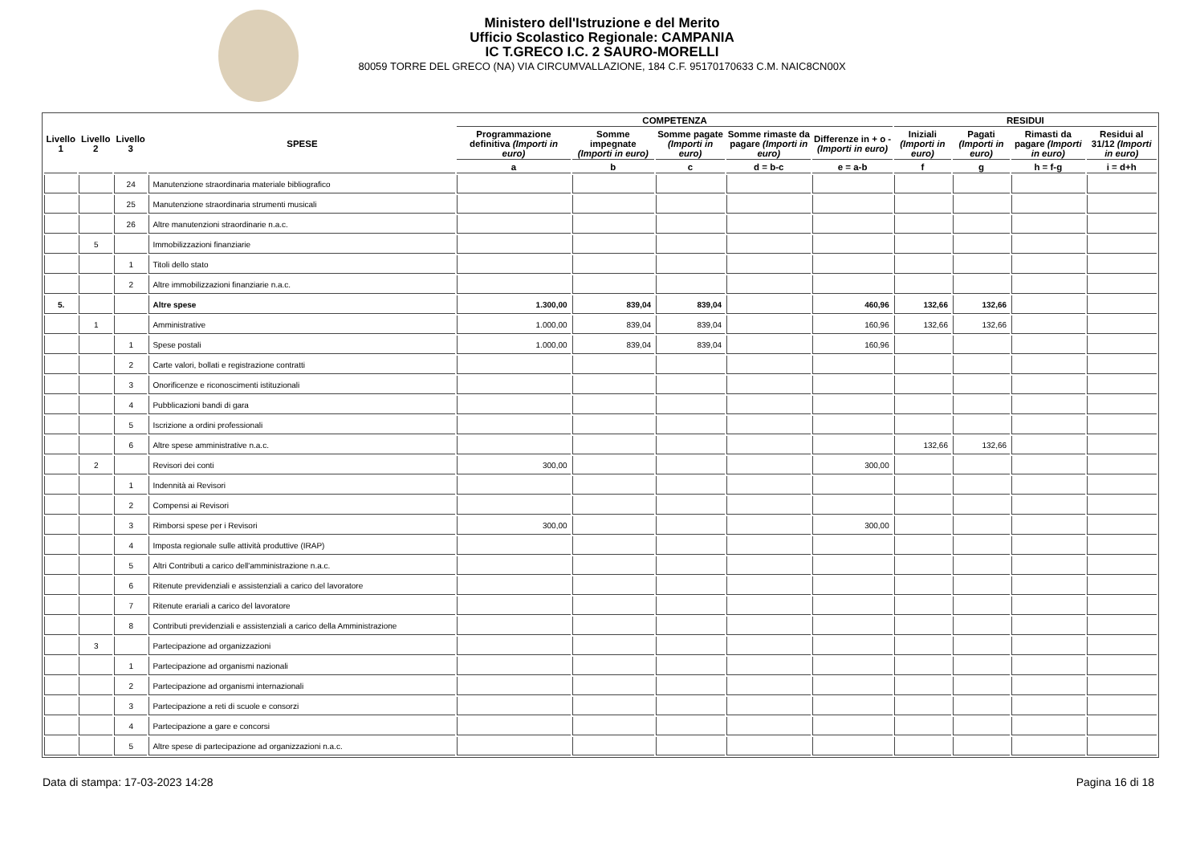Ministero dell'Istruzione e del Merito
Ufficio Scolastico Regionale: CAMPANIA
IC T.GRECO I.C. 2 SAURO-MORELLI
80059 TORRE DEL GRECO (NA) VIA CIRCUMVALLAZIONE, 184 C.F. 95170170633 C.M. NAIC8CN00X
| Livello 1 | Livello 2 | Livello 3 | SPESE | COMPETENZA | | | | | RESIDUI | | | |
| --- | --- | --- | --- | --- | --- | --- | --- | --- | --- | --- | --- | --- |
| | | | | Programmazione definitiva (Importi in euro) | Somme impegnate (Importi in euro) | Somme pagate (Importi in euro) | Somme rimaste da pagare (Importi in euro) | Differenze in + o - (Importi in euro) | Iniziali (Importi in euro) | Pagati (Importi in euro) | Rimasti da pagare (Importi in euro) | Residui al 31/12 (Importi in euro) |
| | | | | a | b | c | d = b-c | e = a-b | f | g | h = f-g | i = d+h |
| | | 24 | Manutenzione straordinaria materiale bibliografico | | | | | | | | | |
| | | 25 | Manutenzione straordinaria strumenti musicali | | | | | | | | | |
| | | 26 | Altre manutenzioni straordinarie n.a.c. | | | | | | | | | |
| | 5 | | Immobilizzazioni finanziarie | | | | | | | | | |
| | | 1 | Titoli dello stato | | | | | | | | | |
| | | 2 | Altre immobilizzazioni finanziarie n.a.c. | | | | | | | | | |
| 5. | | | Altre spese | 1.300,00 | 839,04 | 839,04 | | 460,96 | 132,66 | 132,66 | | |
| | 1 | | Amministrative | 1.000,00 | 839,04 | 839,04 | | 160,96 | 132,66 | 132,66 | | |
| | | 1 | Spese postali | 1.000,00 | 839,04 | 839,04 | | 160,96 | | | | |
| | | 2 | Carte valori, bollati e registrazione contratti | | | | | | | | | |
| | | 3 | Onorificenze e riconoscimenti istituzionali | | | | | | | | | |
| | | 4 | Pubblicazioni bandi di gara | | | | | | | | | |
| | | 5 | Iscrizione a ordini professionali | | | | | | | | | |
| | | 6 | Altre spese amministrative n.a.c. | | | | | | 132,66 | 132,66 | | |
| | 2 | | Revisori dei conti | 300,00 | | | | 300,00 | | | | |
| | | 1 | Indennità ai Revisori | | | | | | | | | |
| | | 2 | Compensi ai Revisori | | | | | | | | | |
| | | 3 | Rimborsi spese per i Revisori | 300,00 | | | | 300,00 | | | | |
| | | 4 | Imposta regionale sulle attività produttive (IRAP) | | | | | | | | | |
| | | 5 | Altri Contributi a carico dell'amministrazione n.a.c. | | | | | | | | | |
| | | 6 | Ritenute previdenziali e assistenziali a carico del lavoratore | | | | | | | | | |
| | | 7 | Ritenute erariali a carico del lavoratore | | | | | | | | | |
| | | 8 | Contributi previdenziali e assistenziali a carico della Amministrazione | | | | | | | | | |
| | 3 | | Partecipazione ad organizzazioni | | | | | | | | | |
| | | 1 | Partecipazione ad organismi nazionali | | | | | | | | | |
| | | 2 | Partecipazione ad organismi internazionali | | | | | | | | | |
| | | 3 | Partecipazione a reti di scuole e consorzi | | | | | | | | | |
| | | 4 | Partecipazione a gare e concorsi | | | | | | | | | |
| | | 5 | Altre spese di partecipazione ad organizzazioni n.a.c. | | | | | | | | | |
Data di stampa: 17-03-2023 14:28 Pagina 16 di 18